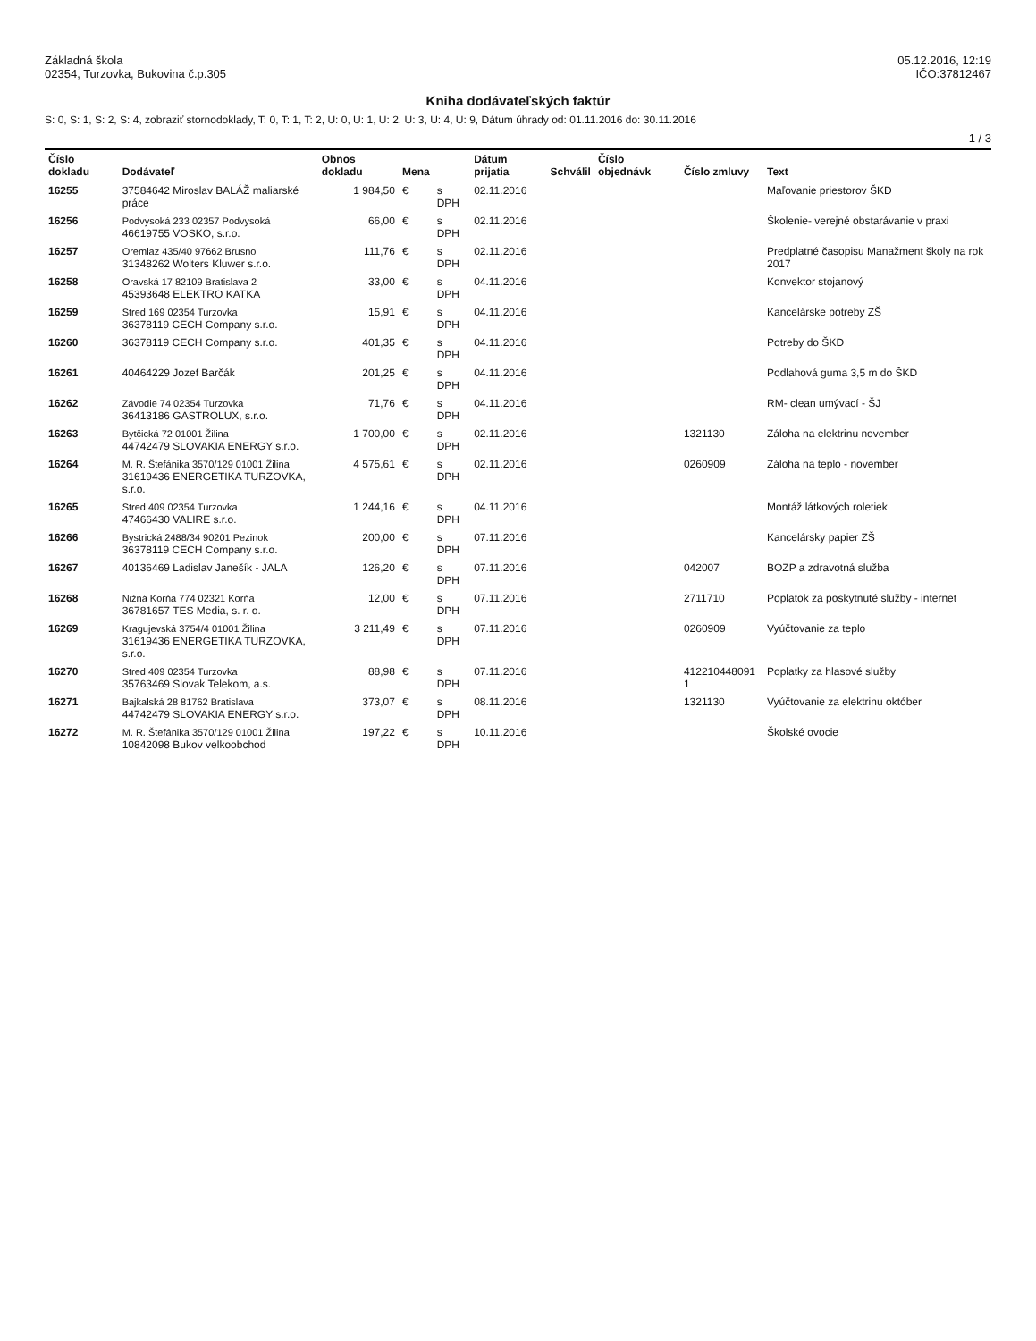Základná škola
02354, Turzovka, Bukovina č.p.305
05.12.2016, 12:19
IČO:37812467
Kniha dodávateľských faktúr
S: 0, S: 1, S: 2, S: 4, zobraziť stornodoklady, T: 0, T: 1, T: 2, U: 0, U: 1, U: 2, U: 3, U: 4, U: 9, Dátum úhrady od: 01.11.2016 do: 30.11.2016
1 / 3
| Číslo dokladu | Dodávateľ | Obnos dokladu | Mena | | Dátum prijatia | Schválil | Číslo objednávk | Číslo zmluvy | Text |
| --- | --- | --- | --- | --- | --- | --- | --- | --- | --- |
| 16255 | 37584642 Miroslav BALÁŽ maliarské práce | 1 984,50 | € | s DPH | 02.11.2016 | | | | Maľovanie priestorov ŠKD |
| 16256 | Podvysoká 233 02357 Podvysoká 46619755 VOSKO, s.r.o. | 66,00 | € | s DPH | 02.11.2016 | | | | Školenie- verejné obstarávanie v praxi |
| 16257 | Oremlaz 435/40 97662 Brusno 31348262 Wolters Kluwer s.r.o. | 111,76 | € | s DPH | 02.11.2016 | | | | Predplatné časopisu Manažment školy na rok 2017 |
| 16258 | Oravská 17 82109 Bratislava 2 45393648 ELEKTRO KATKA | 33,00 | € | s DPH | 04.11.2016 | | | | Konvektor stojanový |
| 16259 | Stred 169 02354 Turzovka 36378119 CECH Company s.r.o. | 15,91 | € | s DPH | 04.11.2016 | | | | Kancelárske potreby ZŠ |
| 16260 | 36378119 CECH Company s.r.o. | 401,35 | € | s DPH | 04.11.2016 | | | | Potreby do ŠKD |
| 16261 | 40464229 Jozef Barčák | 201,25 | € | s DPH | 04.11.2016 | | | | Podlahová guma 3,5 m do ŠKD |
| 16262 | Závodie 74 02354 Turzovka 36413186 GASTROLUX, s.r.o. | 71,76 | € | s DPH | 04.11.2016 | | | | RM- clean umývací - ŠJ |
| 16263 | Bytčická 72 01001 Žilina 44742479 SLOVAKIA ENERGY s.r.o. | 1 700,00 | € | s DPH | 02.11.2016 | | | 1321130 | Záloha na elektrinu november |
| 16264 | M. R. Štefánika 3570/129 01001 Žilina 31619436 ENERGETIKA TURZOVKA, s.r.o. | 4 575,61 | € | s DPH | 02.11.2016 | | | 0260909 | Záloha na teplo - november |
| 16265 | Stred 409 02354 Turzovka 47466430 VALIRE s.r.o. | 1 244,16 | € | s DPH | 04.11.2016 | | | | Montáž látkových roletiek |
| 16266 | Bystrická 2488/34 90201 Pezinok 36378119 CECH Company s.r.o. | 200,00 | € | s DPH | 07.11.2016 | | | | Kancelársky papier ZŠ |
| 16267 | 40136469 Ladislav Janešík - JALA | 126,20 | € | s DPH | 07.11.2016 | | | 042007 | BOZP a zdravotná služba |
| 16268 | Nižná Korňa 774 02321 Korňa 36781657 TES Media, s. r. o. | 12,00 | € | s DPH | 07.11.2016 | | | 2711710 | Poplatok za poskytnuté služby - internet |
| 16269 | Kragujevská 3754/4 01001 Žilina 31619436 ENERGETIKA TURZOVKA, s.r.o. | 3 211,49 | € | s DPH | 07.11.2016 | | | 0260909 | Vyúčtovanie za teplo |
| 16270 | Stred 409 02354 Turzovka 35763469 Slovak Telekom, a.s. | 88,98 | € | s DPH | 07.11.2016 | | | 412210448091​1 | Poplatky za hlasové služby |
| 16271 | Bajkalská 28 81762 Bratislava 44742479 SLOVAKIA ENERGY s.r.o. | 373,07 | € | s DPH | 08.11.2016 | | | 1321130 | Vyúčtovanie za elektrinu október |
| 16272 | M. R. Štefánika 3570/129 01001 Žilina 10842098 Bukov velkoobchod | 197,22 | € | s DPH | 10.11.2016 | | | | Školské ovocie |